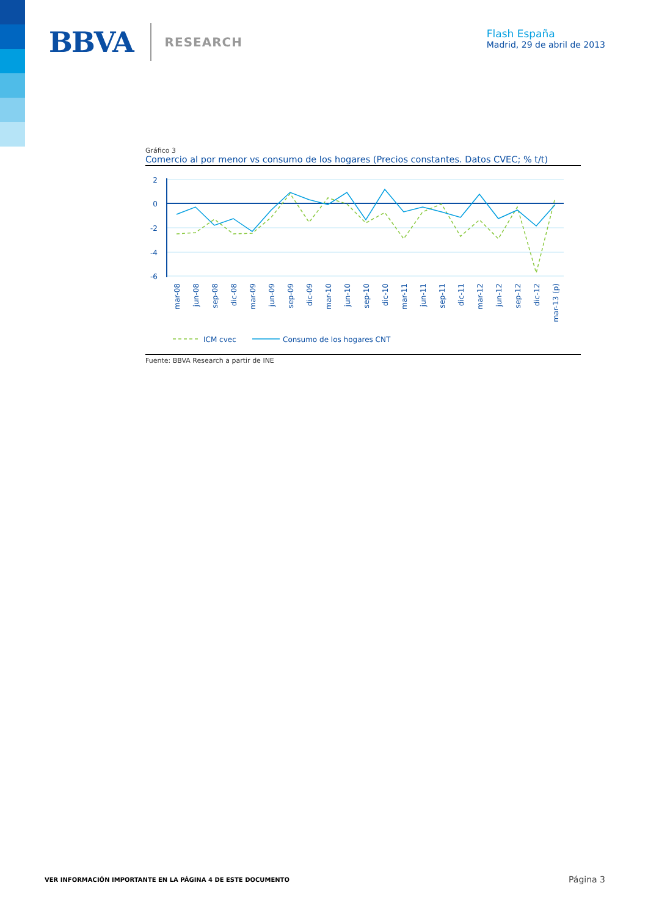BBVA RESEARCH
Flash España
Madrid, 29 de abril de 2013
Gráfico 3
Comercio al por menor vs consumo de los hogares (Precios constantes. Datos CVEC; % t/t)
2
0
-2
-4
-6
mar-08
jun-08
sep-08
dic-08
mar-09
jun-09
sep-09
dic-09
mar-10
jun-10
sep-10
dic-10
mar-11
jun-11
sep-11
dic-11
mar-12
jun-12
sep-12
dic-12
mar-13 (p)
ICM cvec
Consumo de los hogares CNT
Fuente: BBVA Research a partir de INE
VER INFORMACIÓN IMPORTANTE EN LA PÁGINA 4 DE ESTE DOCUMENTO Página 3